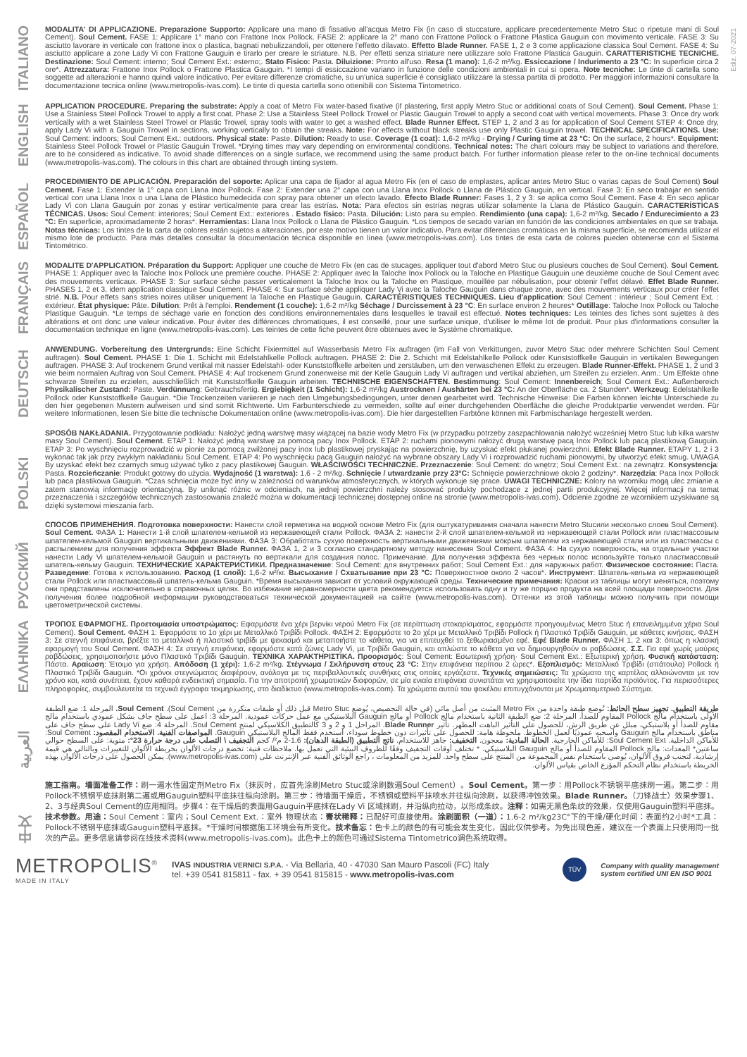Ediz. 07-2021
ITALIANO
MODALITA' DI APPLICAZIONE. Preparazione Supporto: Applicare una mano di fissativo all'acqua Metro Fix (in caso di stuccature, applicare precedentemente Metro Stuc o ripetute mani di Soul Cement). Soul Cement. FASE 1: Applicare 1° mano con Frattone Inox Pollock. FASE 2: applicare la 2° mano con Frattone Pollock o Frattone Plastica Gauguin con movimento verticale. FASE 3: Su asciutto lavorare in verticale con frattone inox o plastica, bagnati nebulizzandoli, per ottenere l'effetto dilavato. Effetto Blade Runner. FASE 1, 2 e 3 come applicazione classica Soul Cement. FASE 4: Su asciutto applicare a zone Lady Vi con Frattone Gauguin e tirarlo per creare le striature. N.B. Per effetti senza striature nere utilizzare solo Frattone Plastica Gauguin. CARATTERISTICHE TECNICHE. Destinazione: Soul Cement: interno; Soul Cement Ext.: esterno;. Stato Fisico: Pasta. Diluizione: Pronto all'uso. Resa (1 mano): 1,6-2 m²/kg. Essiccazione / Indurimento a 23 °C: In superficie circa 2 ore*. Attrezzatura: Frattone Inox Pollock o Frattone Plastica Gauguin. *I tempi di essiccazione variano in funzione delle condizioni ambientali in cui si opera. Note tecniche: Le tinte di cartella sono soggette ad alterazioni e hanno quindi valore indicativo. Per evitare differenze cromatiche, su un'unica superficie è consigliato utilizzare la stessa partita di prodotto. Per maggiori informazioni consultare la documentazione tecnica online (www.metropolis-ivas.com). Le tinte di questa cartella sono ottenibili con Sistema Tintometrico.
ENGLISH
APPLICATION PROCEDURE. Preparing the substrate: Apply a coat of Metro Fix water-based fixative (if plastering, first apply Metro Stuc or additional coats of Soul Cement). Soul Cement. Phase 1: Use a Stainless Steel Pollock Trowel to apply a first coat. Phase 2: Use a Stainless Steel Pollock Trowel or Plastic Gauguin Trowel to apply a second coat with vertical movements. Phase 3: Once dry work vertically with a wet Stainless Steel Trowel or Plastic Trowel, spray tools with water to get a washed effect. Blade Runner Effect. STEP 1, 2 and 3 as for application of Soul Cement STEP 4: Once dry, apply Lady Vi with a Gauguin Trowel in sections, working vertically to obtain the streaks. Note: For effects without black streaks use only Plastic Gauguin trowel. TECHNICAL SPECIFICATIONS. Use: Soul Cement: indoors; Soul Cement Ext.: outdoors. Physical state: Paste. Dilution: Ready to use. Coverage (1 coat): 1,6-2 m²/kg - Drying / Curing time at 23 °C: On the surface, 2 hours*. Equipment: Stainless Steel Pollock Trowel or Plastic Gauguin Trowel. *Drying times may vary depending on environmental conditions. Technical notes: The chart colours may be subject to variations and therefore, are to be considered as indicative. To avoid shade differences on a single surface, we recommend using the same product batch. For further information please refer to the on-line technical documents (www.metropolis-ivas.com). The colours in this chart are obtained through tinting system.
ESPAÑOL
PROCEDIMIENTO DE APLICACIÓN. Preparación del soporte: Aplicar una capa de fijador al agua Metro Fix (en el caso de emplastes, aplicar antes Metro Stuc o varias capas de Soul Cement) Soul Cement. Fase 1: Extender la 1° capa con Llana Inox Pollock. Fase 2: Extender una 2° capa con una Llana Inox Pollock o Llana de Plástico Gauguin, en vertical. Fase 3: En seco trabajar en sentido vertical con una Llana Inox o una Llana de Plástico humedecida con spray para obtener un efecto lavado. Efecto Blade Runner: Fases 1, 2 y 3: se aplica como Soul Cement. Fase 4: En seco aplicar Lady Vi con Llana Gauguin por zonas y estirar verticalmente para crear las estrías. Nota: Para efectos sin estrías negras utilizar solamente la Llana de Plástico Gauguin. CARACTERÍSTICAS TÉCNICAS. Usos: Soul Cement: interiores; Soul Cement Ext.: exteriores . Estado físico: Pasta. Dilución: Listo para su empleo. Rendimiento (una capa): 1,6-2 m²/kg. Secado / Endurecimiento a 23 °C: En superficie, aproximadamente 2 horas*. Herramientas: Llana Inox Pollock o Llana de Plástico Gauguin. *Los tiempos de secado varían en función de las condiciones ambientales en que se trabaja. Notas técnicas: Los tintes de la carta de colores están sujetos a alteraciones, por este motivo tienen un valor indicativo. Para evitar diferencias cromáticas en la misma superficie, se recomienda utilizar el mismo lote de producto. Para más detalles consultar la documentación técnica disponible en línea (www.metropolis-ivas.com). Los tintes de esta carta de colores pueden obtenerse con el Sistema Tintométrico.
FRANÇAIS
MODALITE D'APPLICATION. Préparation du Support: Appliquer une couche de Metro Fix (en cas de stucages, appliquer tout d'abord Metro Stuc ou plusieurs couches de Soul Cement). Soul Cement. PHASE 1: Appliquer avec la Taloche Inox Pollock une première couche. PHASE 2: Appliquer avec la Taloche Inox Pollock ou la Taloche en Plastique Gauguin une deuxième couche de Soul Cement avec des mouvements verticaux. PHASE 3: Sur surface sèche passer verticalement la Taloche Inox ou la Taloche en Plastique, mouillée par nébulisation, pour obtenir l'effet délavé. Effet Blade Runner. PHASES 1, 2 et 3, idem application classique Soul Cement. PHASE 4: Sur surface sèche appliquer Lady Vi avec la Taloche Gauguin dans chaque zone, avec des mouvements verticaux pour créer l'effet strié. N.B. Pour effets sans stries noires utiliser uniquement la Taloche en Plastique Gauguin. CARACTÉRISTIQUES TECHNIQUES. Lieu d'application: Soul Cement : intérieur ; Soul Cement Ext. : extérieur. État physique: Pâte. Dilution: Prêt à l'emploi. Rendement (1 couche): 1,6-2 m²/kg Séchage / Durcissement à 23 °C: En surface environ 2 heures* Outillage: Taloche Inox Pollock ou Taloche Plastique Gauguin. *Le temps de séchage varie en fonction des conditions environnementales dans lesquelles le travail est effectué. Notes techniques: Les teintes des fiches sont sujettes à des altérations et ont donc une valeur indicative. Pour éviter des différences chromatiques, il est conseillé, pour une surface unique, d'utiliser le même lot de produit. Pour plus d'informations consulter la documentation technique en ligne (www.metropolis-ivas.com). Les teintes de cette fiche peuvent être obtenues avec le Système chromatique.
DEUTSCH
ANWENDUNG. Vorbereitung des Untergrunds: Eine Schicht Fixiermittel auf Wasserbasis Metro Fix auftragen (im Fall von Verkittungen, zuvor Metro Stuc oder mehrere Schichten Soul Cement auftragen). Soul Cement. PHASE 1: Die 1. Schicht mit Edelstahlkelle Pollock auftragen. PHASE 2: Die 2. Schicht mit Edelstahlkelle Pollock oder Kunststoffkelle Gauguin in vertikalen Bewegungen auftragen. PHASE 3: Auf trockenem Grund vertikal mit nasser Edelstahl- oder Kunststoffkelle arbeiten und zerstäuben, um den verwaschenen Effekt zu erzeugen. Blade Runner-Effekt. PHASE 1, 2 und 3 wie beim normalen Auftrag von Soul Cement. PHASE 4: Auf trockenem Grund zonenweise mit der Kelle Gauguin Lady Vi auftragen und vertikal abziehen, um Streifen zu erzielen. Anm.: Um Effekte ohne schwarze Streifen zu erzielen, ausschließlich mit Kunststoffkelle Gauguin arbeiten. TECHNISCHE EIGENSCHAFTEN. Bestimmung: Soul Cement: Innenbereich; Soul Cement Ext.: Außenbereich Physikalischer Zustand: Paste. Verdünnung: Gebrauchsfertig. Ergiebigkeit (1 Schicht): 1,6-2 m²/kg Austrocknen / Aushärten bei 23 °C: An der Oberfläche ca. 2 Stunden*. Werkzeug: Edelstahlkelle Pollock oder Kunststoffkelle Gauguin. *Die Trockenzeiten variieren je nach den Umgebungsbedingungen, unter denen gearbeitet wird. Technische Hinweise: Die Farben können leichte Unterschiede zu den hier gegebenen Mustern aufweisen und sind somit Richtwerte. Um Farbunterschiede zu vermeiden, sollte auf einer durchgehenden Oberfläche die gleiche Produktpartie verwendet werden. Für weitere Informationen, lesen Sie bitte die technische Dokumentation online (www.metropolis-ivas.com). Die hier dargestellten Farbtöne können mit Farbmischanlage hergestellt werden.
POLSKI
SPOSÓB NAKŁADANIA. Przygotowanie podkładu: Nałożyć jedną warstwę masy wiążącej na bazie wody Metro Fix (w przypadku potrzeby zaszpachlowania nałożyć wcześniej Metro Stuc lub kilka warstw masy Soul Cement). Soul Cement. ETAP 1: Nałożyć jedną warstwę za pomocą pacy Inox Pollock. ETAP 2: ruchami pionowymi nałożyć drugą warstwę pacą Inox Pollock lub pacą plastikową Gauguin. ETAP 3: Po wyschnięciu rozprowadzić w pionie za pomocą zwilżonej pacy inox lub plastikowej pryskając na powierzchnię, by uzyskać efekt płukanej powierzchni. Efekt Blade Runner. ETAPY 1, 2 i 3 wykonać tak jak przy zwykłym nakładaniu Soul Cement. ETAP 4: Po wyschnięciu pacą Gauguin nałożyć na wybrane obszary Lady Vi i rozprowadzić ruchami pionowymi, by utworzyć efekt smug. UWAGA By uzyskać efekt bez czarnych smug używać tylko z pacy plastikowej Gauguin. WŁAŚCIWOŚCI TECHNICZNE. Przeznaczenie: Soul Cement: do wnętrz; Soul Cement Ext.: na zewnątrz. Konsystencja: Pasta. Rozcieńczanie: Produkt gotowy do użycia. Wydajność (1 warstwa): 1,6 - 2 m²/kg. Schnięcie / utwardzanie przy 23°C: Schnięcie powierzchniowe około 2 godziny*. Narzędzia: Paca Inox Pollock lub paca plastikowa Gauguin. *Czas schnięcia może być inny w zależności od warunków atmosferycznych, w których wykonuje się prace. UWAGI TECHNICZNE: Kolory na wzorniku mogą ulec zmianie a zatem stanowią informację orientacyjną. By uniknąć różnic w odcieniach, na jednej powierzchni należy stosować produkty pochodzące z jednej partii produkcyjnej. Więcej informacji na temat przeznaczenia i szczegółów technicznych zastosowania znaleźć można w dokumentacji technicznej dostępnej online na stronie (www.metropolis-ivas.com). Odcienie zgodne ze wzornikiem uzyskiwane są dzięki systemowi mieszania farb.
РУССКИЙ
СПОСОБ ПРИМЕНЕНИЯ. Подготовка поверхности: Нанести слой герметика на водной основе Metro Fix (для оштукатуривания сначала нанести Metro Stucили несколько слоев Soul Cement). Soul Cement. ФАЗА 1: Нанести 1-й слой шпателем-кельмой из нержавеющей стали Pollock. ФАЗА 2: нанести 2-й слой шпателем-кельмой из нержавеющей стали Pollock или пластмассовым шпателем-кельмой Gauguin вертикальными движениями. ФАЗА 3: Обработать сухую поверхность вертикальными движениями мокрым шпателем из нержавеющей стали или из пластмассы с распылением для получения эффекта Эффект Blade Runner. ФАЗА 1, 2 и 3 согласно стандартному методу нанесения Soul Cement. ФАЗА 4: На сухую поверхность, на отдельные участки нанести Lady Vi шпателем-кельмой Gauguin и растянуть по вертикали для создания полос. Примечание. Для получения эффекта без черных полос используйте только пластмассовый шпатель-кельму Gauguin. ТЕХНИЧЕСКИЕ ХАРАКТЕРИСТИКИ. Предназначение: Soul Cement: для внутренних работ; Soul Cement Ext.: для наружных работ. Физическое состояние: Паста. Разведение: Готова к использованию. Расход (1 слой): 1,6-2 м²/кг. Высыхание / Схватывание при 23 °C: Поверхностное около 2 часов*. Инструмент: Шпатель-кельма из нержавеющей стали Pollock или пластмассовый шпатель-кельма Gauguin. *Время высыхания зависит от условий окружающей среды. Технические примечания: Краски из таблицы могут меняться, поэтому они представлены исключительно в справочных целях. Во избежание неравномерности цвета рекомендуется использовать одну и ту же порцию продукта на всей площади поверхности. Для получения более подробной информации руководствоваться технической документацией на сайте (www.metropolis-ivas.com). Оттенки из этой таблицы можно получить при помощи цветометрической системы.
ΕΛΛΗΝΙΚΑ
ΤΡΟΠΟΣ ΕΦΑΡΜΟΓΗΣ. Προετοιμασία υποστρώματος: Εφαρμόστε ένα χέρι βερνίκι νερού Metro Fix (σε περίπτωση στοκαρίσματος, εφαρμόστε προηγουμένως Metro Stuc ή επανειλημμένα χέρια Soul Cement). Soul Cement. ΦΑΣΗ 1: Εφαρμόστε το 1ο χέρι με Μεταλλικό Τριβίδι Pollock. ΦΑΣΗ 2: Εφαρμόστε το 2ο χέρι με Μεταλλικό Τριβίδι Pollock ή Πλαστικό Τριβίδι Gauguin, με κάθετες κινήσεις. ΦΑΣΗ 3: Σε στεγνή επιφάνεια, βρέξτε το μεταλλικό ή πλαστικό τριβίδι με ψεκασμό και μεταποιήστε το κάθετα, για να επιτευχθεί το ξεθωριασμένο εφέ. Εφέ Blade Runner. ΦΑΣΗ 1, 2 και 3: όπως η κλασική εφαρμογή του Soul Cement. ΦΑΣΗ 4: Σε στεγνή επιφάνεια, εφαρμόστε κατά ζώνες Lady Vi, με Τριβίδι Gauguin, και απλώστε το κάθετα για να δημιουργηθούν οι ραβδώσεις. Σ.Σ. Για εφέ χωρίς μαύρες ραβδώσεις, χρησιμοποιήστε μόνο Πλαστικό Τριβίδι Gauguin. ΤΕΧΝΙΚΑ ΧΑΡΑΚΤΗΡΙΣΤΙΚΑ. Προορισμός: Soul Cement: Εσωτερική χρήση· Soul Cement Ext.: Εξωτερική χρήση. Φυσική κατάσταση: Πάστα. Αραίωση: Έτοιμο για χρήση. Απόδοση (1 χέρι): 1,6-2 m²/kg. Στέγνωμα / Σκλήρυνση στους 23 °C: Στην επιφάνεια περίπου 2 ώρες*. Εξοπλισμός: Μεταλλικό Τριβίδι (σπάτουλα) Pollock ή Πλαστικό Τριβίδι Gauguin. *Οι χρόνοι στεγνώματος διαφέρουν, ανάλογα με τις περιβαλλοντικές συνθήκες στις οποίες εργάζεστε. Τεχνικές σημειώσεις: Τα χρώματα της καρτέλας αλλοιώνονται με τον χρόνο και, κατά συνέπεια, έχουν καθαρά ενδεικτική σημασία. Για την αποτροπή χρωματικών διαφορών, σε μία ενιαία επιφάνεια συνιστάται να χρησιμοποιείτε την ίδια παρτίδα προϊόντος. Για περισσότερες πληροφορίες, συμβουλευτείτε τα τεχνικά έγγραφα τεκμηρίωσης, στο διαδίκτυο (www.metropolis-ivas.com). Τα χρώματα αυτού του φακέλου επιτυγχάνονται με Χρωματομετρικό Σύστημα.
العربية
طريقة التطبيق. تجهيز سطح الحائط: تُوضع طبقة واحدة من Metro Fix المثبت من أصل مائي (في حالة التجصيص، يُوضع Metro Stuc قبل ذلك أو طبقات متكررة من Soul Cement). Soul Cement. المرحلة 1: ضع الطبقة الأولى باستخدام مالج Pollock المقاوم للصدأ. المرحلة 2: ضع الطبقة الثانية باستخدام مالج Pollock أو مالج Gauguin البلاستيكي مع عمل حركات عمودية. المرحلة 3: اعمل على سطح جاف بشكل عمودي باستخدام مالج مقاوم للصدأ أو بلاستيكي، مبلل عن طريق الرش، للحصول على التأثير الباهت المظهر. تأثير Blade Runner. المراحل 1 و 2 و 3 كالتطبيق الكلاسيكي لمنتج Soul Cement. المرحلة 4: ضع Lady Vi على سطح جاف على مناطق باستخدام مالج Gauguin واسحبه عموديًا لعمل الخطوط. ملحوظة هامة: للحصول على تأثيرات دون خطوط سوداء، استخدم فقط المالج البلاستيكي Gauguin. المواصفات الفنية. الاستخدام المقصود: Soul Cement: للأماكن الداخلية. Soul Cement Ext: للأماكن الخارجية. الحالة المادية: معجون. التخفيف: جاهز للاستخدام. ناتج التطبيق (الطبقة الدهان): 1.6-2 م²/ كجم التجفيف \ التصلب على درجة حرارة 23°: متوية: على السطح حوالي ساعتين* المعدات: مالج Pollock المقاوم للصدأ أو مالج Gauguin البلاستيكي. * تختلف أوقات التجفيف وفقًا للظروف البيئية التي تعمل بها. ملاحظات فنية: تخضع درجات الألوان بخريطة الألوان للتغييرات وبالتالي هي قيمة إرشادية. لتجنب فروق الألوان، يُوصى باستخدام نفس المجموعة من المنتج على سطح واحد. للمزيد من المعلومات ، راجع الوثائق الفنية عبر الإنترنت على (www.metropolis-ivas.com). يمكن الحصول على درجات الألوان بهذه الخريطة باستخدام نظام التحكم المؤزع الخاص بقياس الألوان.
中文
施工指南。墙面准备工作：刷一遍水性固定剂Metro Fix（抹灰时，应首先涂刷Metro Stuc或涂刷数遍Soul Cement）。Soul Cement。第一步：用Pollock不锈钢平底抹刷一遍。第二步：用Pollock不锈钢平底抹刷第二遍或用Gauguin塑料平底抹往纵向涂刷。第三步：待墙面干燥后，不锈钢或塑料平抹喷水并往纵向涂刷，以获得冲蚀效果。Blade Runner。（刀锋战士）效果步骤1、2、3与经典Soul Cement的应用相同。步骤4：在干燥后的表面用Gauguin平底抹在Lady Vi 区域抹刷，并沿纵向拉动，以形成条纹。注释：如需无黑色条纹的效果，仅使用Gauguin塑料平底抹。技术参数。用途：Soul Cement：室内；Soul Cement Ext.：室外 物理状态：膏状稀释：已配好可直接使用。涂刷面积（一道）：1.6-2 m²/kg23C°下的干燥/硬化时间：表面约2小时*工具：Pollock不锈钢平底抹或Gauguin塑料平底抹。*干燥时间根据施工环境会有所变化。技术备忘：色卡上的颜色的有可能会发生变化，因此仅供参考。为免出现色差，建议在一个表面上只使用同一批次的产品。更多信息请参阅在线技术资料(www.metropolis-ivas.com)。此色卡上的颜色可通过Sistema Tintometrico调色系统取得。
METROPOLIS<sup>®</sup>
MADE IN ITALY
IVAS INDUSTRIA VERNICI S.P.A. - Via Bellaria, 40 - 47030 San Mauro Pascoli (FC) Italy
tel. +39 0541 815811 - fax. + 39 0541 815815 - www.metropolis-ivas.com
TÜV
Company with quality management
system certified UNI EN ISO 9001